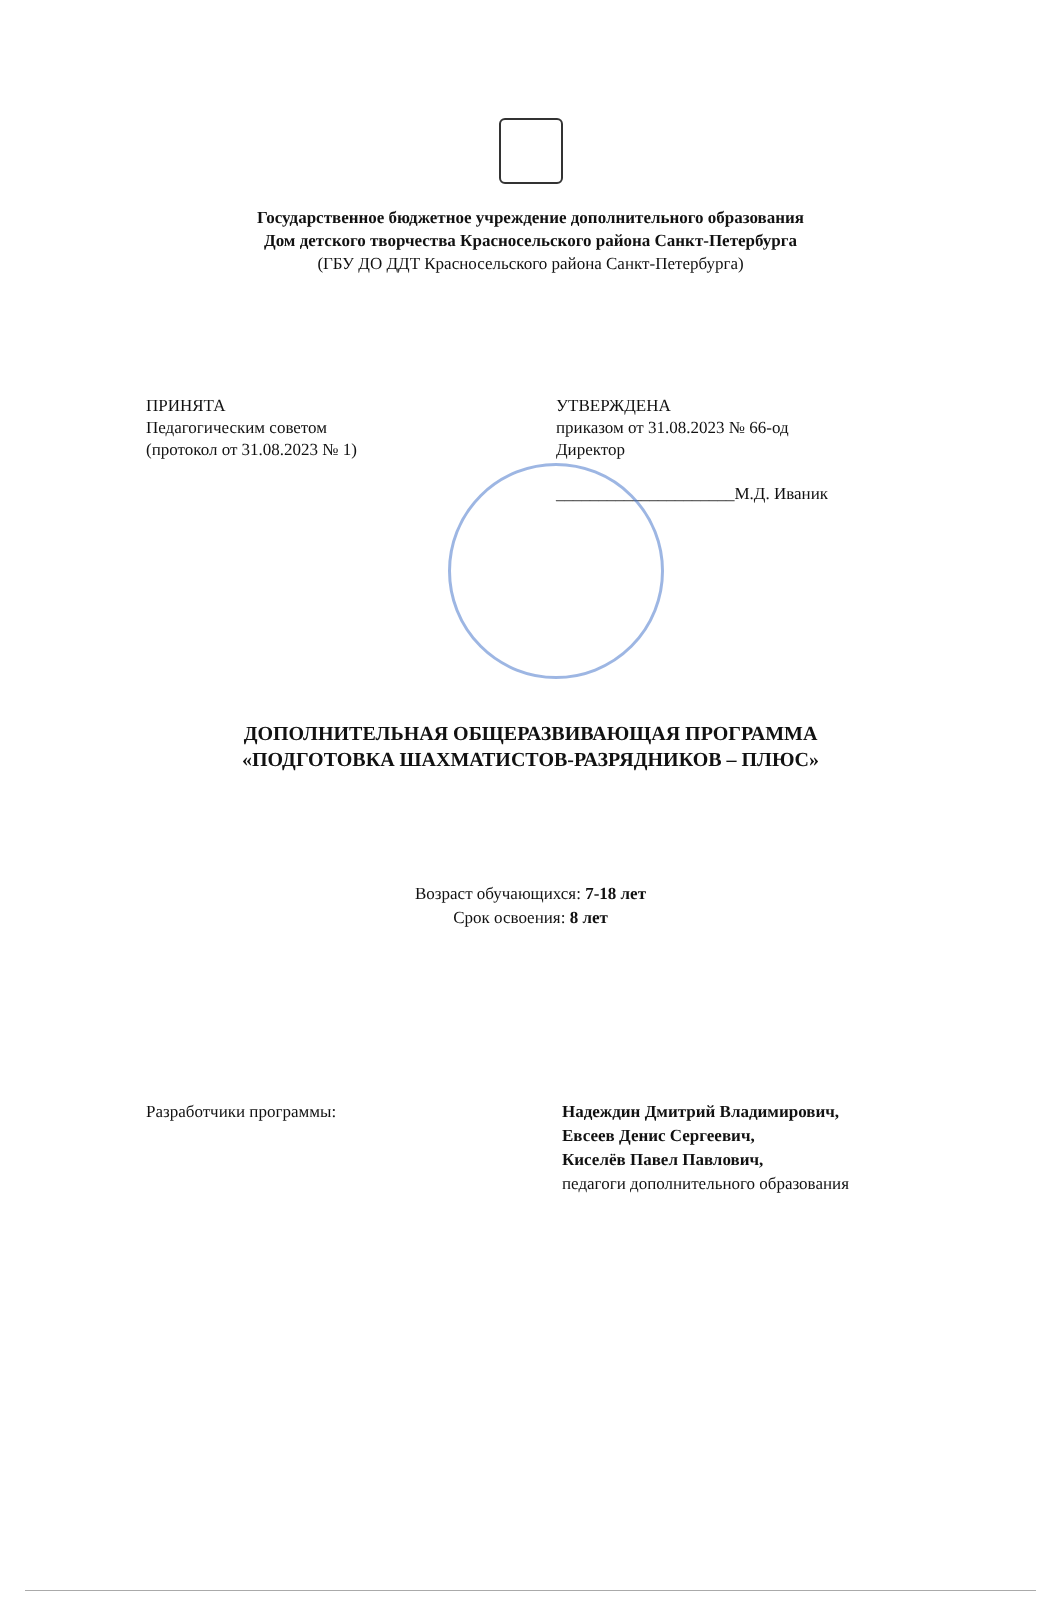Государственное бюджетное учреждение дополнительного образования
Дом детского творчества Красносельского района Санкт-Петербурга
(ГБУ ДО ДДТ Красносельского района Санкт-Петербурга)
ПРИНЯТА
Педагогическим советом
(протокол от 31.08.2023 № 1)
УТВЕРЖДЕНА
приказом от 31.08.2023 № 66-од
Директор
_____________________М.Д. Иваник
ДОПОЛНИТЕЛЬНАЯ ОБЩЕРАЗВИВАЮЩАЯ ПРОГРАММА
«ПОДГОТОВКА ШАХМАТИСТОВ-РАЗРЯДНИКОВ – ПЛЮС»
Возраст обучающихся: 7-18 лет
Срок освоения: 8 лет
Разработчики программы: Надеждин Дмитрий Владимирович,
Евсеев Денис Сергеевич,
Киселёв Павел Павлович,
педагоги дополнительного образования